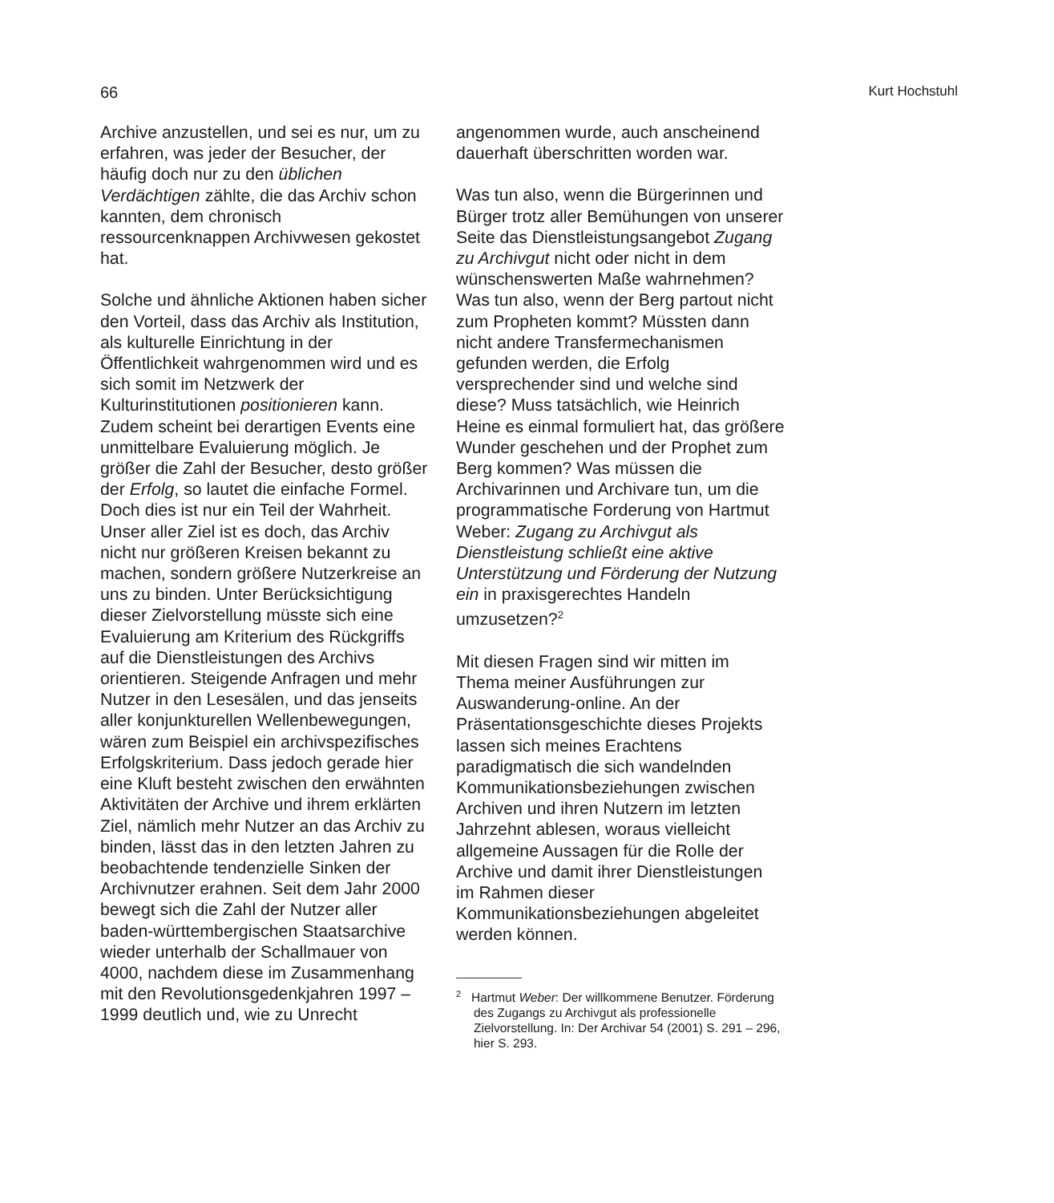66 Kurt Hochstuhl
Archive anzustellen, und sei es nur, um zu erfahren, was jeder der Besucher, der häufig doch nur zu den üblichen Verdächtigen zählte, die das Archiv schon kannten, dem chronisch ressourcenknappen Archivwesen gekostet hat.
Solche und ähnliche Aktionen haben sicher den Vorteil, dass das Archiv als Institution, als kulturelle Einrichtung in der Öffentlichkeit wahrgenommen wird und es sich somit im Netzwerk der Kulturinstitutionen positionieren kann. Zudem scheint bei derartigen Events eine unmittelbare Evaluierung möglich. Je größer die Zahl der Besucher, desto größer der Erfolg, so lautet die einfache Formel. Doch dies ist nur ein Teil der Wahrheit. Unser aller Ziel ist es doch, das Archiv nicht nur größeren Kreisen bekannt zu machen, sondern größere Nutzerkreise an uns zu binden. Unter Berücksichtigung dieser Zielvorstellung müsste sich eine Evaluierung am Kriterium des Rückgriffs auf die Dienstleistungen des Archivs orientieren. Steigende Anfragen und mehr Nutzer in den Lesesälen, und das jenseits aller konjunkturellen Wellenbewegungen, wären zum Beispiel ein archivspezifisches Erfolgskriterium. Dass jedoch gerade hier eine Kluft besteht zwischen den erwähnten Aktivitäten der Archive und ihrem erklärten Ziel, nämlich mehr Nutzer an das Archiv zu binden, lässt das in den letzten Jahren zu beobachtende tendenzielle Sinken der Archivnutzer erahnen. Seit dem Jahr 2000 bewegt sich die Zahl der Nutzer aller baden-württembergischen Staatsarchive wieder unterhalb der Schallmauer von 4000, nachdem diese im Zusammenhang mit den Revolutionsgedenkjahren 1997 – 1999 deutlich und, wie zu Unrecht
angenommen wurde, auch anscheinend dauerhaft überschritten worden war.
Was tun also, wenn die Bürgerinnen und Bürger trotz aller Bemühungen von unserer Seite das Dienstleistungsangebot Zugang zu Archivgut nicht oder nicht in dem wünschenswerten Maße wahrnehmen? Was tun also, wenn der Berg partout nicht zum Propheten kommt? Müssten dann nicht andere Transfermechanismen gefunden werden, die Erfolg versprechender sind und welche sind diese? Muss tatsächlich, wie Heinrich Heine es einmal formuliert hat, das größere Wunder geschehen und der Prophet zum Berg kommen? Was müssen die Archivarinnen und Archivare tun, um die programmatische Forderung von Hartmut Weber: Zugang zu Archivgut als Dienstleistung schließt eine aktive Unterstützung und Förderung der Nutzung ein in praxisgerechtes Handeln umzusetzen?<sup>2</sup>
Mit diesen Fragen sind wir mitten im Thema meiner Ausführungen zur Auswanderung-online. An der Präsentationsgeschichte dieses Projekts lassen sich meines Erachtens paradigmatisch die sich wandelnden Kommunikationsbeziehungen zwischen Archiven und ihren Nutzern im letzten Jahrzehnt ablesen, woraus vielleicht allgemeine Aussagen für die Rolle der Archive und damit ihrer Dienstleistungen im Rahmen dieser Kommunikationsbeziehungen abgeleitet werden können.
<sup>2</sup> Hartmut Weber: Der willkommene Benutzer. Förderung des Zugangs zu Archivgut als professionelle Zielvorstellung. In: Der Archivar 54 (2001) S. 291 – 296, hier S. 293.